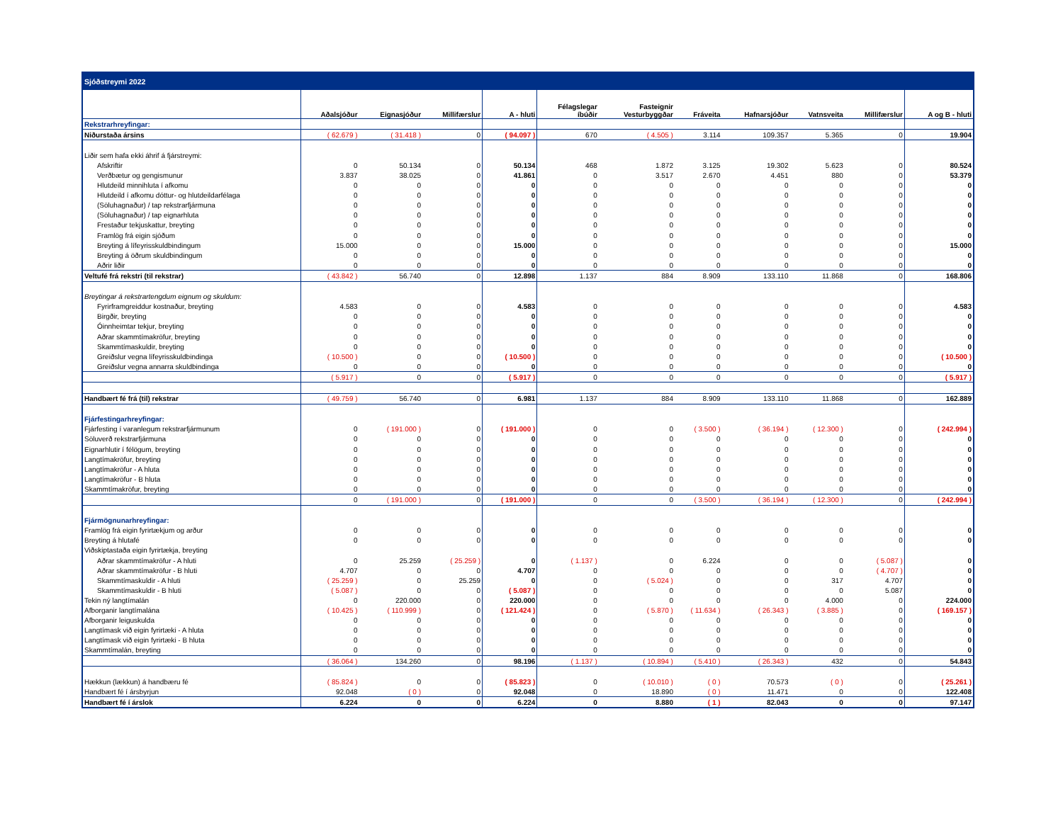| Sjóðstreymi 2022 | | | | | | | | | | | |
| | Aðalsjóður | Eignasjóður | Millifærslur | A - hluti | Félagslegar íbúðir | Fasteignir Vesturbyggðar | Fráveita | Hafnarsjóður | Vatnsveita | Millifærslur | A og B - hluti |
| Rekstrarhreyfingar: | | | | | | | | | | | |
| Niðurstaða ársins | ( 62.679 ) | ( 31.418 ) | 0 | ( 94.097 ) | 670 | ( 4.505 ) | 3.114 | 109.357 | 5.365 | 0 | 19.904 |
| Liðir sem hafa ekki áhrif á fjárstreymi: | | | | | | | | | | | |
| Afskriftir | 0 | 50.134 | 0 | 50.134 | 468 | 1.872 | 3.125 | 19.302 | 5.623 | 0 | 80.524 |
| Verðbætur og gengismunur | 3.837 | 38.025 | 0 | 41.861 | 0 | 3.517 | 2.670 | 4.451 | 880 | 0 | 53.379 |
| Hlutdeild minnihluta í afkomu | 0 | 0 | 0 | 0 | 0 | 0 | 0 | 0 | 0 | 0 | 0 |
| Hlutdeild í afkomu dóttur- og hlutdeildarfélaga | 0 | 0 | 0 | 0 | 0 | 0 | 0 | 0 | 0 | 0 | 0 |
| (Söluhagnaður) / tap rekstrarfjármuna | 0 | 0 | 0 | 0 | 0 | 0 | 0 | 0 | 0 | 0 | 0 |
| (Söluhagnaður) / tap eignarhluta | 0 | 0 | 0 | 0 | 0 | 0 | 0 | 0 | 0 | 0 | 0 |
| Frestaður tekjuskattur, breyting | 0 | 0 | 0 | 0 | 0 | 0 | 0 | 0 | 0 | 0 | 0 |
| Framlög frá eigin sjóðum | 0 | 0 | 0 | 0 | 0 | 0 | 0 | 0 | 0 | 0 | 0 |
| Breyting á lífeyrisskuldbindingum | 15.000 | 0 | 0 | 15.000 | 0 | 0 | 0 | 0 | 0 | 0 | 15.000 |
| Breyting á öðrum skuldbindingum | 0 | 0 | 0 | 0 | 0 | 0 | 0 | 0 | 0 | 0 | 0 |
| Aðrir liðir | 0 | 0 | 0 | 0 | 0 | 0 | 0 | 0 | 0 | 0 | 0 |
| Veltufé frá rekstri (til rekstrar) | ( 43.842 ) | 56.740 | 0 | 12.898 | 1.137 | 884 | 8.909 | 133.110 | 11.868 | 0 | 168.806 |
| Breytingar á rekstrartengdum eignum og skuldum: | | | | | | | | | | | |
| Fyrirframgreiddur kostnaður, breyting | 4.583 | 0 | 0 | 4.583 | 0 | 0 | 0 | 0 | 0 | 0 | 4.583 |
| Birgðir, breyting | 0 | 0 | 0 | 0 | 0 | 0 | 0 | 0 | 0 | 0 | 0 |
| Óinnheimtar tekjur, breyting | 0 | 0 | 0 | 0 | 0 | 0 | 0 | 0 | 0 | 0 | 0 |
| Aðrar skammtímakröfur, breyting | 0 | 0 | 0 | 0 | 0 | 0 | 0 | 0 | 0 | 0 | 0 |
| Skammtímaskuldir, breyting | 0 | 0 | 0 | 0 | 0 | 0 | 0 | 0 | 0 | 0 | 0 |
| Greiðslur vegna lífeyrisskuldbindinga | ( 10.500 ) | 0 | 0 | ( 10.500 ) | 0 | 0 | 0 | 0 | 0 | 0 | ( 10.500 ) |
| Greiðslur vegna annarra skuldbindinga | 0 | 0 | 0 | 0 | 0 | 0 | 0 | 0 | 0 | 0 | 0 |
| | ( 5.917 ) | 0 | 0 | ( 5.917 ) | 0 | 0 | 0 | 0 | 0 | 0 | ( 5.917 ) |
| Handbært fé frá (til) rekstrar | ( 49.759 ) | 56.740 | 0 | 6.981 | 1.137 | 884 | 8.909 | 133.110 | 11.868 | 0 | 162.889 |
| Fjárfestingarhreyfingar: | | | | | | | | | | | |
| Fjárfesting í varanlegum rekstrarfjármunum | 0 | ( 191.000 ) | 0 | ( 191.000 ) | 0 | 0 | ( 3.500 ) | ( 36.194 ) | ( 12.300 ) | 0 | ( 242.994 ) |
| Söluverð rekstrarfjármuna | 0 | 0 | 0 | 0 | 0 | 0 | 0 | 0 | 0 | 0 | 0 |
| Eignarhlutir í félögum, breyting | 0 | 0 | 0 | 0 | 0 | 0 | 0 | 0 | 0 | 0 | 0 |
| Langtímakröfur, breyting | 0 | 0 | 0 | 0 | 0 | 0 | 0 | 0 | 0 | 0 | 0 |
| Langtímakröfur - A hluta | 0 | 0 | 0 | 0 | 0 | 0 | 0 | 0 | 0 | 0 | 0 |
| Langtímakröfur - B hluta | 0 | 0 | 0 | 0 | 0 | 0 | 0 | 0 | 0 | 0 | 0 |
| Skammtímakröfur, breyting | 0 | 0 | 0 | 0 | 0 | 0 | 0 | 0 | 0 | 0 | 0 |
| | 0 | ( 191.000 ) | 0 | ( 191.000 ) | 0 | 0 | ( 3.500 ) | ( 36.194 ) | ( 12.300 ) | 0 | ( 242.994 ) |
| Fjármögnunarhreyfingar: | | | | | | | | | | | |
| Framlög frá eigin fyrirtækjum og arður | 0 | 0 | 0 | 0 | 0 | 0 | 0 | 0 | 0 | 0 | 0 |
| Breyting á hlutafé | 0 | 0 | 0 | 0 | 0 | 0 | 0 | 0 | 0 | 0 | 0 |
| Viðskiptastaða eigin fyrirtækja, breyting | | | | | | | | | | | |
| Aðrar skammtímakröfur - A hluti | 0 | 25.259 | ( 25.259 ) | 0 | ( 1.137 ) | 0 | 6.224 | 0 | 0 | ( 5.087 ) | 0 |
| Aðrar skammtímakröfur - B hluti | 4.707 | 0 | 0 | 4.707 | 0 | 0 | 0 | 0 | 0 | ( 4.707 ) | 0 |
| Skammtímaskuldir - A hluti | ( 25.259 ) | 0 | 25.259 | 0 | 0 | ( 5.024 ) | 0 | 0 | 317 | 4.707 | 0 |
| Skammtímaskuldir - B hluti | ( 5.087 ) | 0 | 0 | ( 5.087 ) | 0 | 0 | 0 | 0 | 0 | 5.087 | 0 |
| Tekin ný langtímalán | 0 | 220.000 | 0 | 220.000 | 0 | 0 | 0 | 0 | 4.000 | 0 | 224.000 |
| Afborganir langtímalána | ( 10.425 ) | ( 110.999 ) | 0 | ( 121.424 ) | 0 | ( 5.870 ) | ( 11.634 ) | ( 26.343 ) | ( 3.885 ) | 0 | ( 169.157 ) |
| Afborganir leiguskulda | 0 | 0 | 0 | 0 | 0 | 0 | 0 | 0 | 0 | 0 | 0 |
| Langtímask við eigin fyrirtæki - A hluta | 0 | 0 | 0 | 0 | 0 | 0 | 0 | 0 | 0 | 0 | 0 |
| Langtímask við eigin fyrirtæki - B hluta | 0 | 0 | 0 | 0 | 0 | 0 | 0 | 0 | 0 | 0 | 0 |
| Skammtímalán, breyting | 0 | 0 | 0 | 0 | 0 | 0 | 0 | 0 | 0 | 0 | 0 |
| | ( 36.064 ) | 134.260 | 0 | 98.196 | ( 1.137 ) | ( 10.894 ) | ( 5.410 ) | ( 26.343 ) | 432 | 0 | 54.843 |
| Hækkun (lækkun) á handbæru fé | ( 85.824 ) | 0 | 0 | ( 85.823 ) | 0 | ( 10.010 ) | ( 0 ) | 70.573 | ( 0 ) | 0 | ( 25.261 ) |
| Handbært fé í ársbyrjun | 92.048 | ( 0 ) | 0 | 92.048 | 0 | 18.890 | ( 0 ) | 11.471 | 0 | 0 | 122.408 |
| Handbært fé í árslok | 6.224 | 0 | 0 | 6.224 | 0 | 8.880 | ( 1 ) | 82.043 | 0 | 0 | 97.147 |